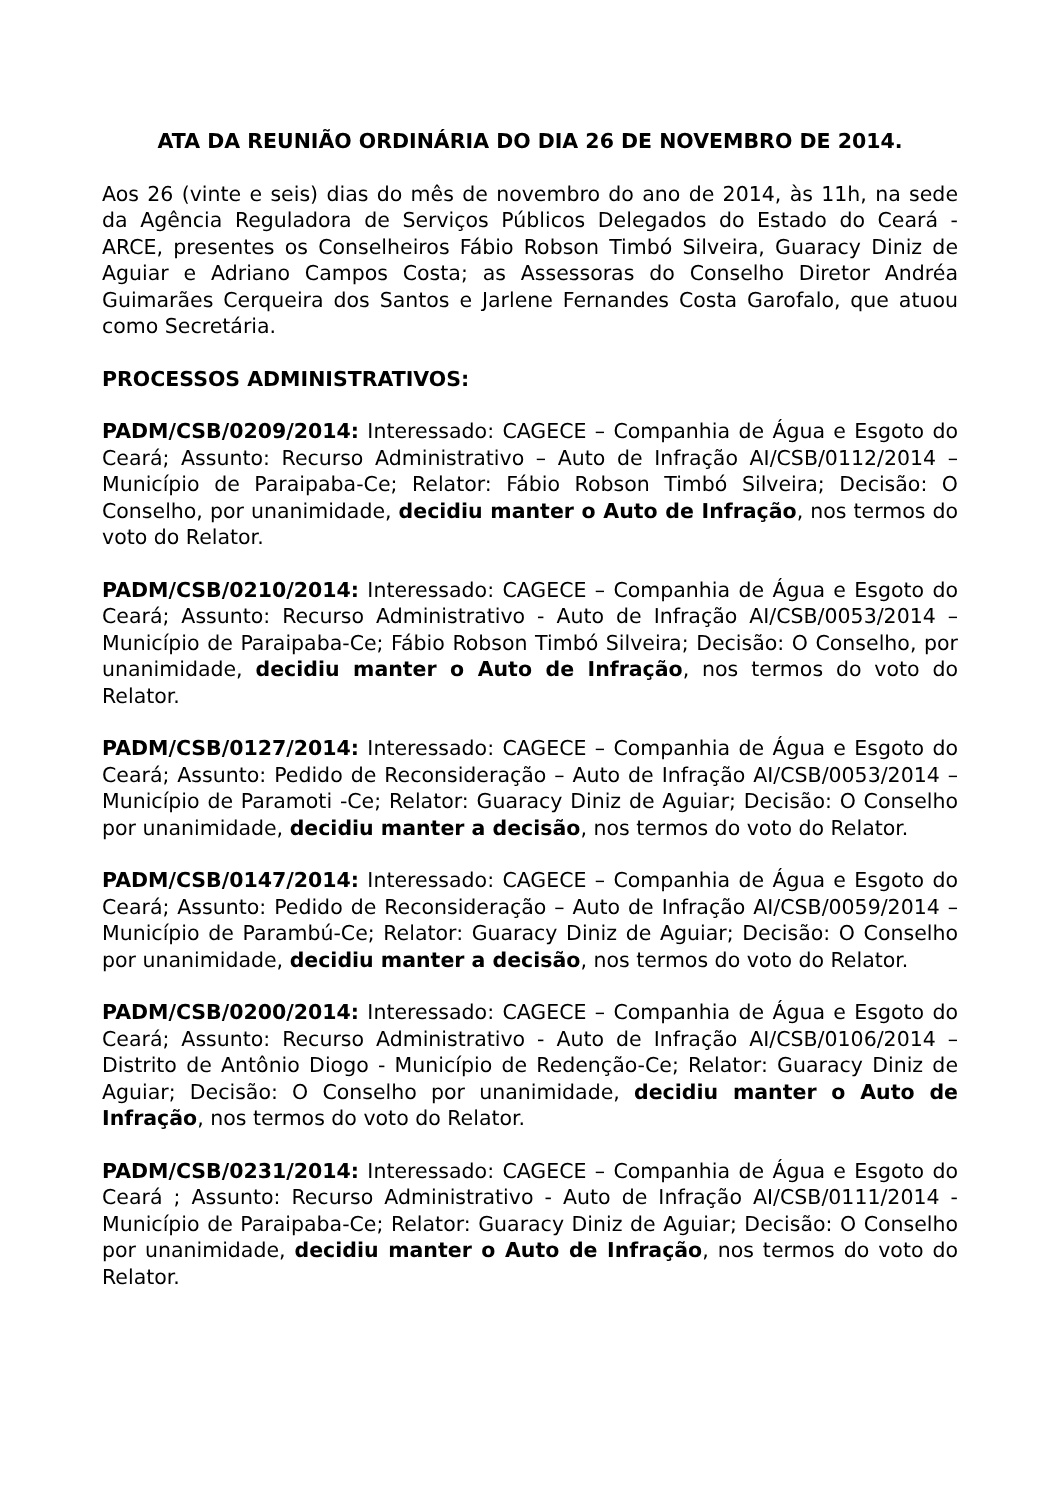ATA DA REUNIÃO ORDINÁRIA DO DIA 26 DE NOVEMBRO DE 2014.
Aos 26 (vinte e seis) dias do mês de novembro do ano de 2014, às 11h, na sede da Agência Reguladora de Serviços Públicos Delegados do Estado do Ceará - ARCE, presentes os Conselheiros Fábio Robson Timbó Silveira, Guaracy Diniz de Aguiar e Adriano Campos Costa; as Assessoras do Conselho Diretor Andréa Guimarães Cerqueira dos Santos e Jarlene Fernandes Costa Garofalo, que atuou como Secretária.
PROCESSOS ADMINISTRATIVOS:
PADM/CSB/0209/2014: Interessado: CAGECE – Companhia de Água e Esgoto do Ceará; Assunto: Recurso Administrativo – Auto de Infração AI/CSB/0112/2014 – Município de Paraipaba-Ce; Relator: Fábio Robson Timbó Silveira; Decisão: O Conselho, por unanimidade, decidiu manter o Auto de Infração, nos termos do voto do Relator.
PADM/CSB/0210/2014: Interessado: CAGECE – Companhia de Água e Esgoto do Ceará; Assunto: Recurso Administrativo - Auto de Infração AI/CSB/0053/2014 – Município de Paraipaba-Ce; Fábio Robson Timbó Silveira; Decisão: O Conselho, por unanimidade, decidiu manter o Auto de Infração, nos termos do voto do Relator.
PADM/CSB/0127/2014: Interessado: CAGECE – Companhia de Água e Esgoto do Ceará; Assunto: Pedido de Reconsideração – Auto de Infração AI/CSB/0053/2014 – Município de Paramoti -Ce; Relator: Guaracy Diniz de Aguiar; Decisão: O Conselho por unanimidade, decidiu manter a decisão, nos termos do voto do Relator.
PADM/CSB/0147/2014: Interessado: CAGECE – Companhia de Água e Esgoto do Ceará; Assunto: Pedido de Reconsideração – Auto de Infração AI/CSB/0059/2014 – Município de Parambú-Ce; Relator: Guaracy Diniz de Aguiar; Decisão: O Conselho por unanimidade, decidiu manter a decisão, nos termos do voto do Relator.
PADM/CSB/0200/2014: Interessado: CAGECE – Companhia de Água e Esgoto do Ceará; Assunto: Recurso Administrativo - Auto de Infração AI/CSB/0106/2014 – Distrito de Antônio Diogo - Município de Redenção-Ce; Relator: Guaracy Diniz de Aguiar; Decisão: O Conselho por unanimidade, decidiu manter o Auto de Infração, nos termos do voto do Relator.
PADM/CSB/0231/2014: Interessado: CAGECE – Companhia de Água e Esgoto do Ceará ; Assunto: Recurso Administrativo - Auto de Infração AI/CSB/0111/2014 - Município de Paraipaba-Ce; Relator: Guaracy Diniz de Aguiar; Decisão: O Conselho por unanimidade, decidiu manter o Auto de Infração, nos termos do voto do Relator.